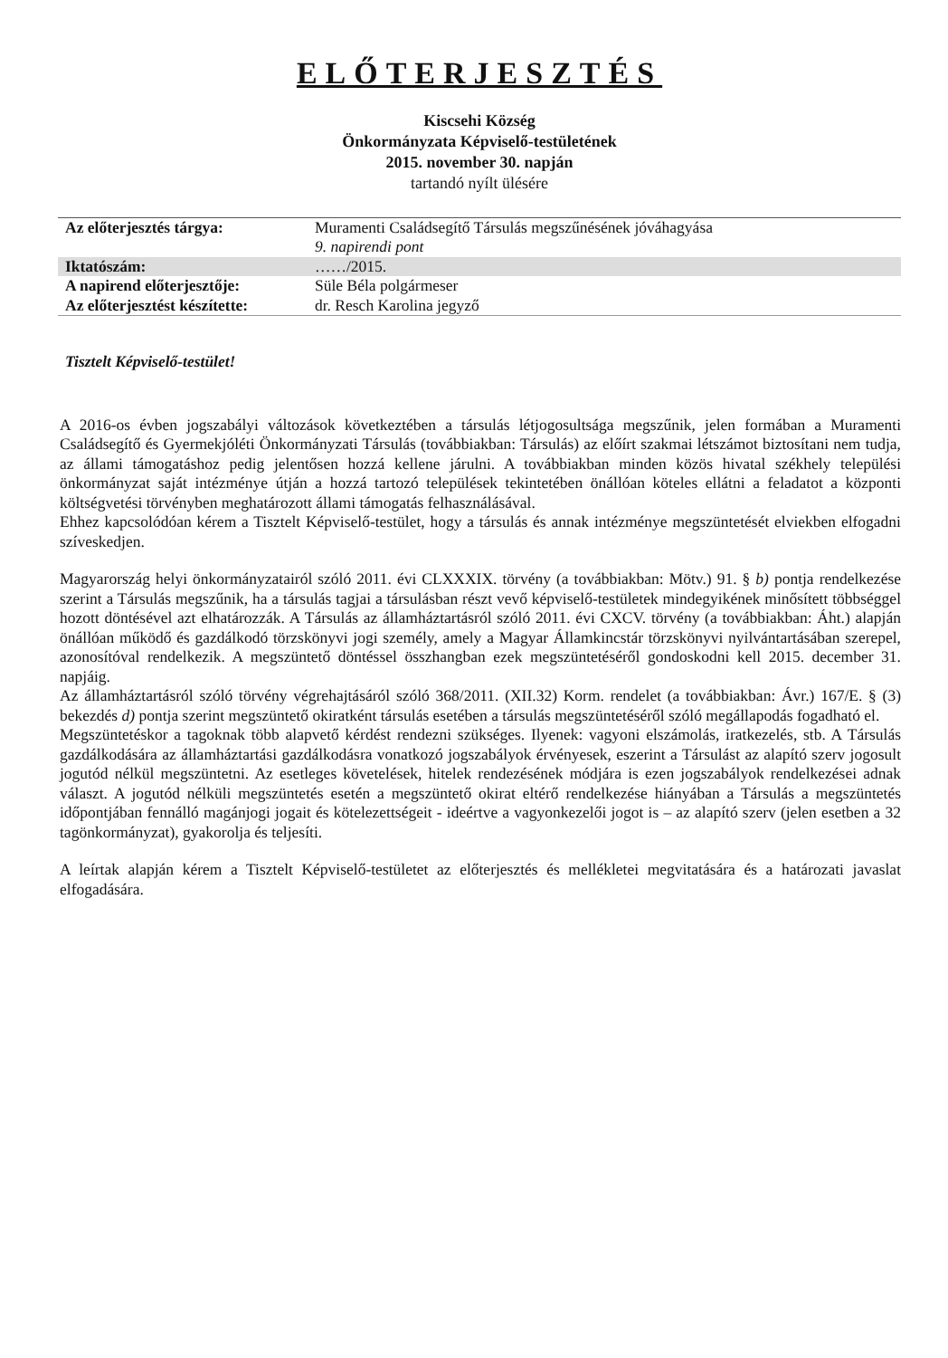ELŐTERJESZTÉS
Kiscsehi Község
Önkormányzata Képviselő-testületének
2015. november 30. napján
tartandó nyílt ülésére
| Az előterjesztés tárgya: | Muramenti Családsegítő Társulás megszűnésének jóváhagyása 9. napirendi pont |
| Iktatószám: | ……/2015. |
| A napirend előterjesztője: | Süle Béla polgármeser |
| Az előterjesztést készítette: | dr. Resch Karolina jegyző |
Tisztelt Képviselő-testület!
A 2016-os évben jogszabályi változások következtében a társulás létjogosultsága megszűnik, jelen formában a Muramenti Családsegítő és Gyermekjóléti Önkormányzati Társulás (továbbiakban: Társulás) az előírt szakmai létszámot biztosítani nem tudja, az állami támogatáshoz pedig jelentősen hozzá kellene járulni. A továbbiakban minden közös hivatal székhely települési önkormányzat saját intézménye útján a hozzá tartozó települések tekintetében önállóan köteles ellátni a feladatot a központi költségvetési törvényben meghatározott állami támogatás felhasználásával.
Ehhez kapcsolódóan kérem a Tisztelt Képviselő-testület, hogy a társulás és annak intézménye megszüntetését elviekben elfogadni szíveskedjen.
Magyarország helyi önkormányzatairól szóló 2011. évi CLXXXIX. törvény (a továbbiakban: Mötv.) 91. § b) pontja rendelkezése szerint a Társulás megszűnik, ha a társulás tagjai a társulásban részt vevő képviselő-testületek mindegyikének minősített többséggel hozott döntésével azt elhatározzák. A Társulás az államháztartásról szóló 2011. évi CXCV. törvény (a továbbiakban: Áht.) alapján önállóan működő és gazdálkodó törzskönyvi jogi személy, amely a Magyar Államkincstár törzskönyvi nyilvántartásában szerepel, azonosítóval rendelkezik. A megszüntető döntéssel összhangban ezek megszüntetéséről gondoskodni kell 2015. december 31. napjáig.
Az államháztartásról szóló törvény végrehajtásáról szóló 368/2011. (XII.32) Korm. rendelet (a továbbiakban: Ávr.) 167/E. § (3) bekezdés d) pontja szerint megszüntető okiratként társulás esetében a társulás megszüntetéséről szóló megállapodás fogadható el.
Megszüntetéskor a tagoknak több alapvető kérdést rendezni szükséges. Ilyenek: vagyoni elszámolás, iratkezelés, stb. A Társulás gazdálkodására az államháztartási gazdálkodásra vonatkozó jogszabályok érvényesek, eszerint a Társulást az alapító szerv jogosult jogutód nélkül megszüntetni. Az esetleges követelések, hitelek rendezésének módjára is ezen jogszabályok rendelkezései adnak választ. A jogutód nélküli megszüntetés esetén a megszüntető okirat eltérő rendelkezése hiányában a Társulás a megszüntetés időpontjában fennálló magánjogi jogait és kötelezettségeit - ideértve a vagyonkezelői jogot is – az alapító szerv (jelen esetben a 32 tagönkormányzat), gyakorolja és teljesíti.
A leírtak alapján kérem a Tisztelt Képviselő-testületet az előterjesztés és mellékletei megvitatására és a határozati javaslat elfogadására.